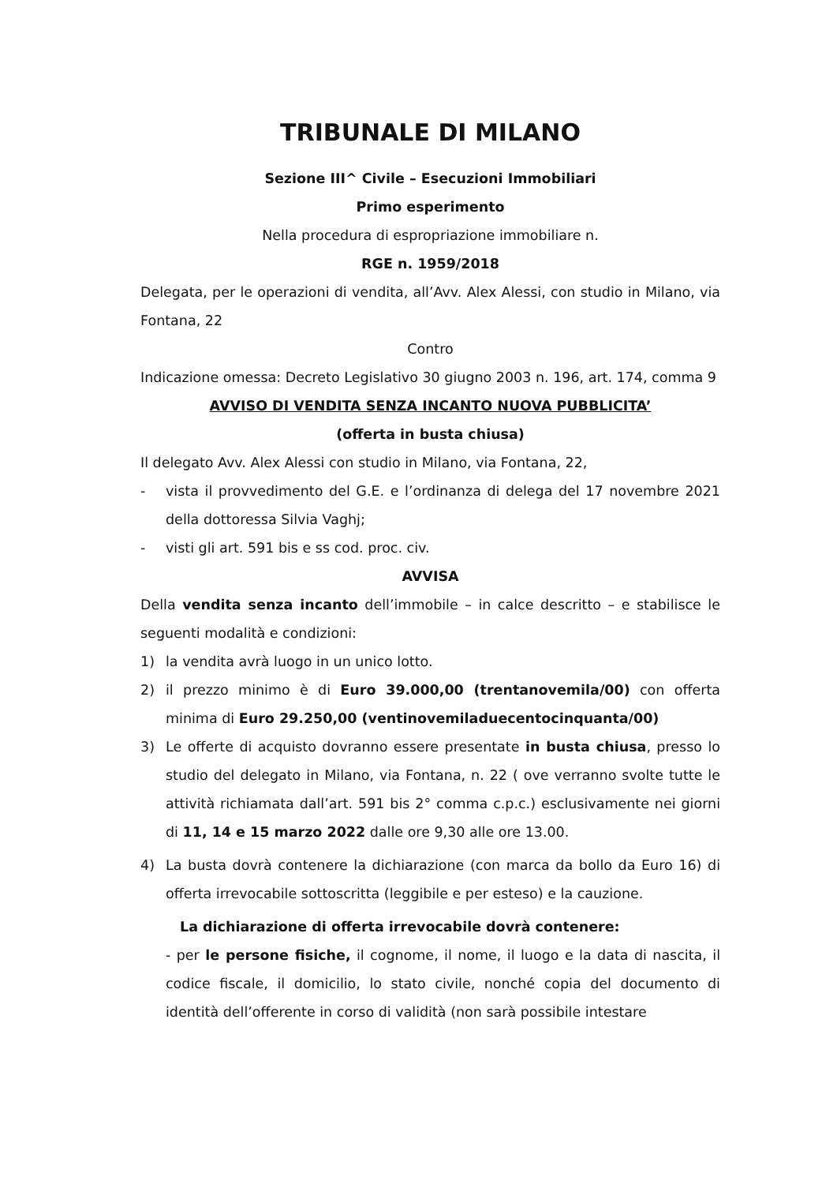TRIBUNALE DI MILANO
Sezione III^ Civile – Esecuzioni Immobiliari
Primo esperimento
Nella procedura di espropriazione immobiliare n.
RGE n. 1959/2018
Delegata, per le operazioni di vendita, all’Avv. Alex Alessi, con studio in Milano, via Fontana, 22
Contro
Indicazione omessa: Decreto Legislativo 30 giugno 2003 n. 196, art. 174, comma 9
AVVISO DI VENDITA SENZA INCANTO NUOVA PUBBLICITA’
(offerta in busta chiusa)
Il delegato Avv. Alex Alessi con studio in Milano, via Fontana, 22,
- vista il provvedimento del G.E. e l’ordinanza di delega del 17 novembre 2021 della dottoressa Silvia Vaghj;
- visti gli art. 591 bis e ss cod. proc. civ.
AVVISA
Della vendita senza incanto dell’immobile – in calce descritto – e stabilisce le seguenti modalità e condizioni:
1) la vendita avrà luogo in un unico lotto.
2) il prezzo minimo è di Euro 39.000,00 (trentanovemila/00) con offerta minima di Euro 29.250,00 (ventinovemiladuecentocinquanta/00)
3) Le offerte di acquisto dovranno essere presentate in busta chiusa, presso lo studio del delegato in Milano, via Fontana, n. 22 ( ove verranno svolte tutte le attività richiamata dall’art. 591 bis 2° comma c.p.c.) esclusivamente nei giorni di 11, 14 e 15 marzo 2022 dalle ore 9,30 alle ore 13.00.
4) La busta dovrà contenere la dichiarazione (con marca da bollo da Euro 16) di offerta irrevocabile sottoscritta (leggibile e per esteso) e la cauzione.
La dichiarazione di offerta irrevocabile dovrà contenere:
- per le persone fisiche, il cognome, il nome, il luogo e la data di nascita, il codice fiscale, il domicilio, lo stato civile, nonché copia del documento di identità dell’offerente in corso di validità (non sarà possibile intestare